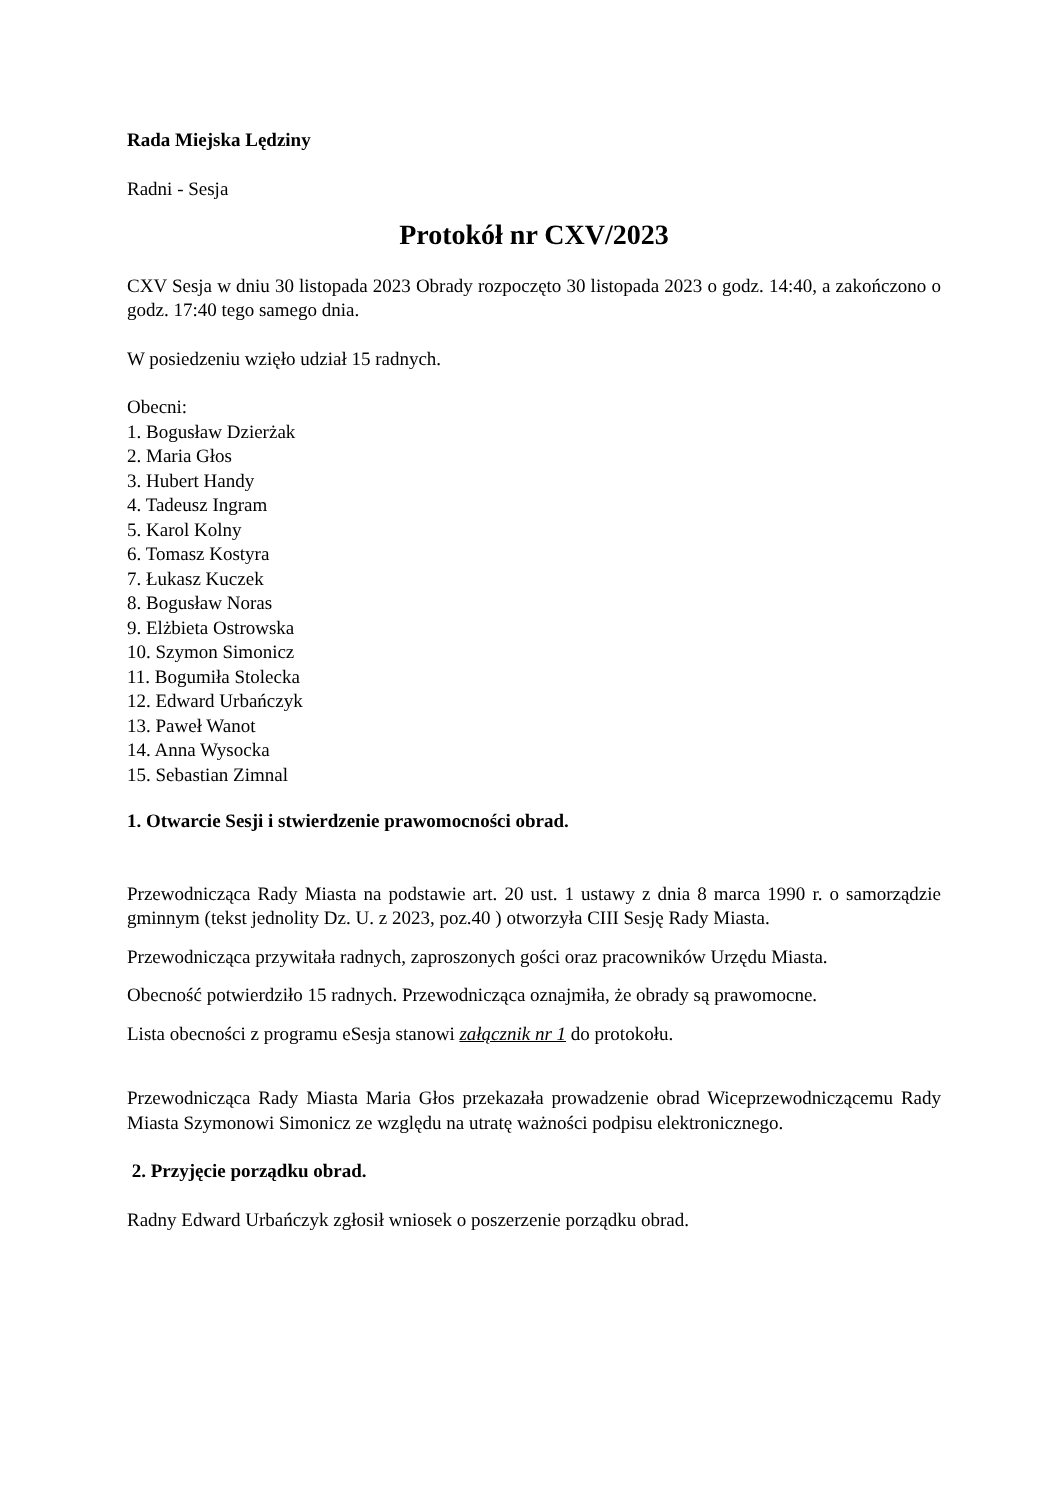Rada Miejska Lędziny
Radni - Sesja
Protokół nr CXV/2023
CXV Sesja w dniu 30 listopada 2023 Obrady rozpoczęto 30 listopada 2023 o godz. 14:40, a zakończono o godz. 17:40 tego samego dnia.
W posiedzeniu wzięło udział 15 radnych.
Obecni:
1. Bogusław Dzierżak
2. Maria Głos
3. Hubert Handy
4. Tadeusz Ingram
5. Karol Kolny
6. Tomasz Kostyra
7. Łukasz Kuczek
8. Bogusław Noras
9. Elżbieta Ostrowska
10. Szymon Simonicz
11. Bogumiła Stolecka
12. Edward Urbańczyk
13. Paweł Wanot
14. Anna Wysocka
15. Sebastian Zimnal
1. Otwarcie Sesji i stwierdzenie prawomocności obrad.
Przewodnicząca Rady Miasta na podstawie art. 20 ust. 1 ustawy z dnia 8 marca 1990 r. o samorządzie gminnym (tekst jednolity Dz. U. z 2023, poz.40 ) otworzyła CIII Sesję Rady Miasta.
Przewodnicząca przywitała radnych, zaproszonych gości oraz pracowników Urzędu Miasta.
Obecność potwierdziło 15 radnych. Przewodnicząca oznajmiła, że obrady są prawomocne.
Lista obecności z programu eSesja stanowi załącznik nr 1 do protokołu.
Przewodnicząca Rady Miasta Maria Głos przekazała prowadzenie obrad Wiceprzewodniczącemu Rady Miasta Szymonowi Simonicz ze względu na utratę ważności podpisu elektronicznego.
2. Przyjęcie porządku obrad.
Radny Edward Urbańczyk zgłosił wniosek o poszerzenie porządku obrad.